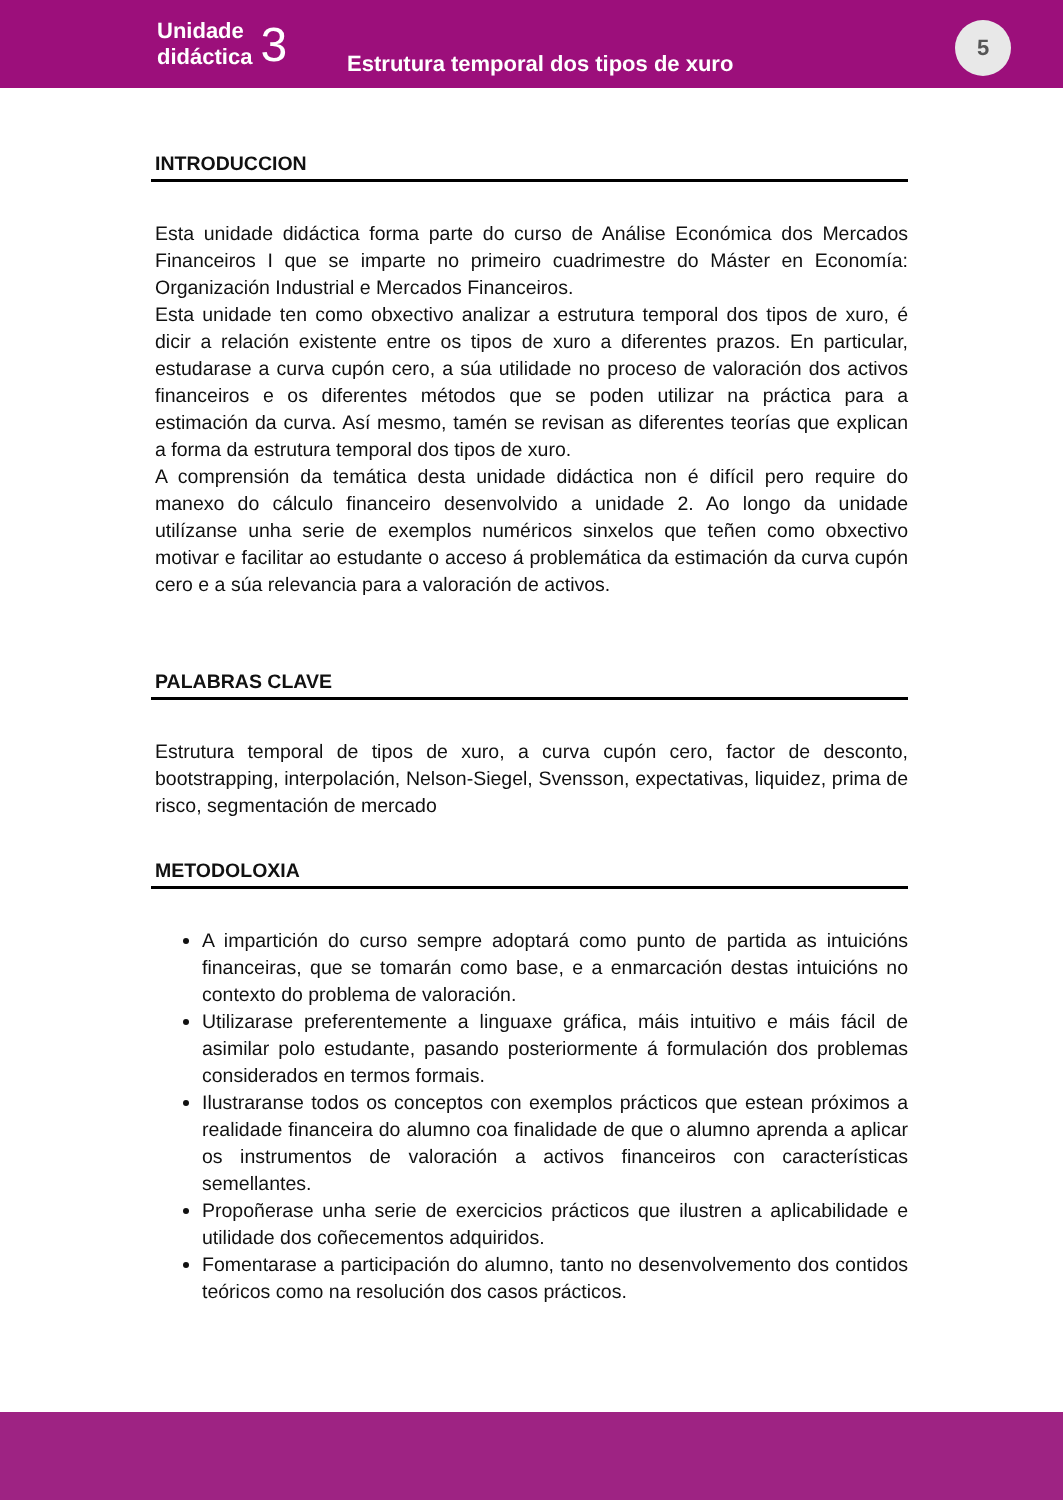Unidade
didáctica
3
Estrutura temporal dos tipos de xuro
5
INTRODUCCION
Esta unidade didáctica forma parte do curso de Análise Económica dos Mercados Financeiros I que se imparte no primeiro cuadrimestre do Máster en Economía: Organización Industrial e Mercados Financeiros.
Esta unidade ten como obxectivo analizar a estrutura temporal dos tipos de xuro, é dicir a relación existente entre os tipos de xuro a diferentes prazos. En particular, estudarase a curva cupón cero, a súa utilidade no proceso de valoración dos activos financeiros e os diferentes métodos que se poden utilizar na práctica para a estimación da curva. Así mesmo, tamén se revisan as diferentes teorías que explican a forma da estrutura temporal dos tipos de xuro.
A comprensión da temática desta unidade didáctica non é difícil pero require do manexo do cálculo financeiro desenvolvido a unidade 2. Ao longo da unidade utilízanse unha serie de exemplos numéricos sinxelos que teñen como obxectivo motivar e facilitar ao estudante o acceso á problemática da estimación da curva cupón cero e a súa relevancia para a valoración de activos.
PALABRAS CLAVE
Estrutura temporal de tipos de xuro, a curva cupón cero, factor de desconto, bootstrapping, interpolación, Nelson-Siegel, Svensson, expectativas, liquidez, prima de risco, segmentación de mercado
METODOLOXIA
A impartición do curso sempre adoptará como punto de partida as intuicións financeiras, que se tomarán como base, e a enmarcación destas intuicións no contexto do problema de valoración.
Utilizarase preferentemente a linguaxe gráfica, máis intuitivo e máis fácil de asimilar polo estudante, pasando posteriormente á formulación dos problemas considerados en termos formais.
Ilustraranse todos os conceptos con exemplos prácticos que estean próximos a realidade financeira do alumno coa finalidade de que o alumno aprenda a aplicar os instrumentos de valoración a activos financeiros con características semellantes.
Propoñerase unha serie de exercicios prácticos que ilustren a aplicabilidade e utilidade dos coñecementos adquiridos.
Fomentarase a participación do alumno, tanto no desenvolvemento dos contidos teóricos como na resolución dos casos prácticos.